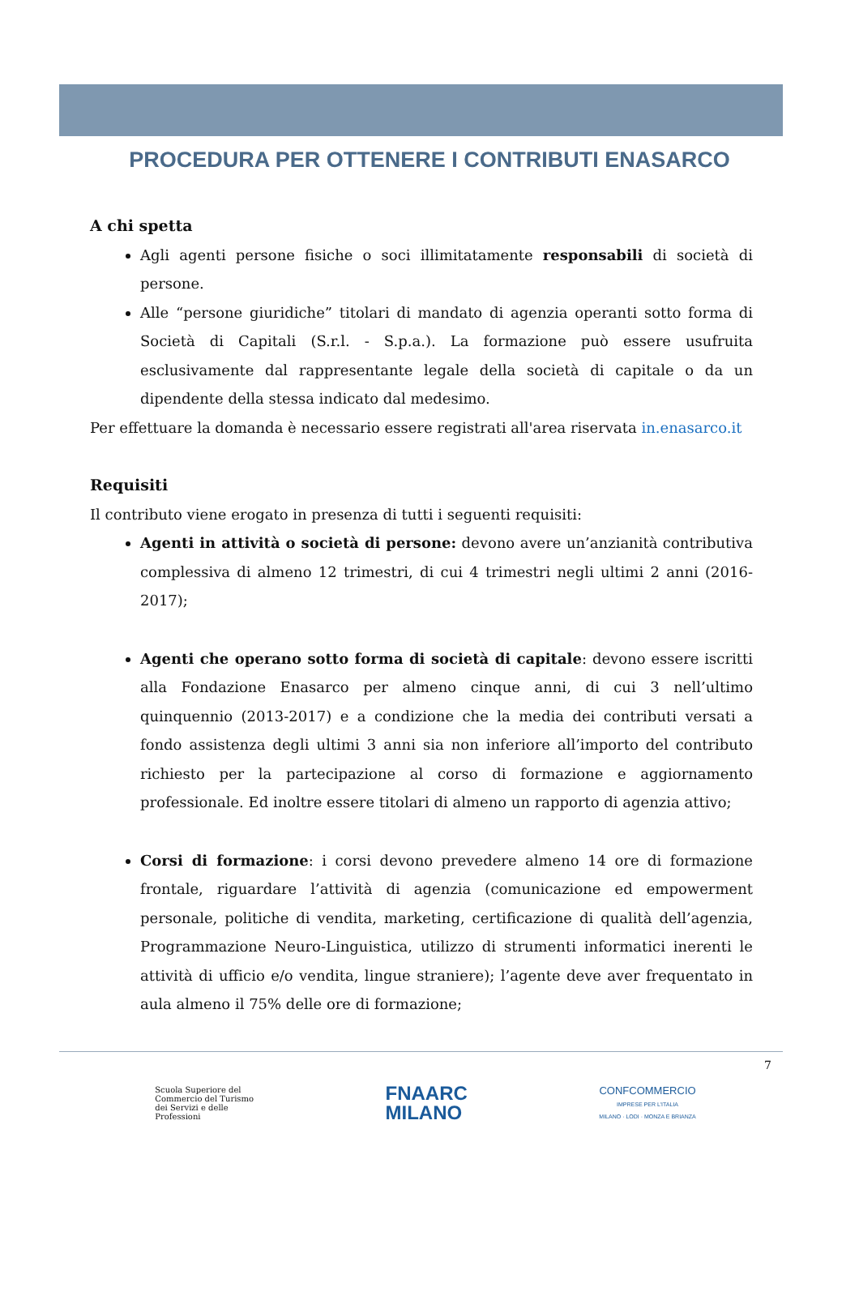PROCEDURA PER OTTENERE I CONTRIBUTI ENASARCO
A chi spetta
Agli agenti persone fisiche o soci illimitatamente responsabili di società di persone.
Alle “persone giuridiche” titolari di mandato di agenzia operanti sotto forma di Società di Capitali (S.r.l. - S.p.a.). La formazione può essere usufruita esclusivamente dal rappresentante legale della società di capitale o da un dipendente della stessa indicato dal medesimo.
Per effettuare la domanda è necessario essere registrati all'area riservata in.enasarco.it
Requisiti
Il contributo viene erogato in presenza di tutti i seguenti requisiti:
Agenti in attività o società di persone: devono avere un’anzianità contributiva complessiva di almeno 12 trimestri, di cui 4 trimestri negli ultimi 2 anni (2016-2017);
Agenti che operano sotto forma di società di capitale: devono essere iscritti alla Fondazione Enasarco per almeno cinque anni, di cui 3 nell’ultimo quinquennio (2013-2017) e a condizione che la media dei contributi versati a fondo assistenza degli ultimi 3 anni sia non inferiore all’importo del contributo richiesto per la partecipazione al corso di formazione e aggiornamento professionale. Ed inoltre essere titolari di almeno un rapporto di agenzia attivo;
Corsi di formazione: i corsi devono prevedere almeno 14 ore di formazione frontale, riguardare l’attività di agenzia (comunicazione ed empowerment personale, politiche di vendita, marketing, certificazione di qualità dell’agenzia, Programmazione Neuro-Linguistica, utilizzo di strumenti informatici inerenti le attività di ufficio e/o vendita, lingue straniere); l’agente deve aver frequentato in aula almeno il 75% delle ore di formazione;
7
Scuola Superiore del
Commercio del Turismo
dei Servizi e delle
Professioni
FNAARC
MILANO
CONFCOMMERCIO
IMPRESE PER L'ITALIA
MILANO · LODI · MONZA E BRIANZA